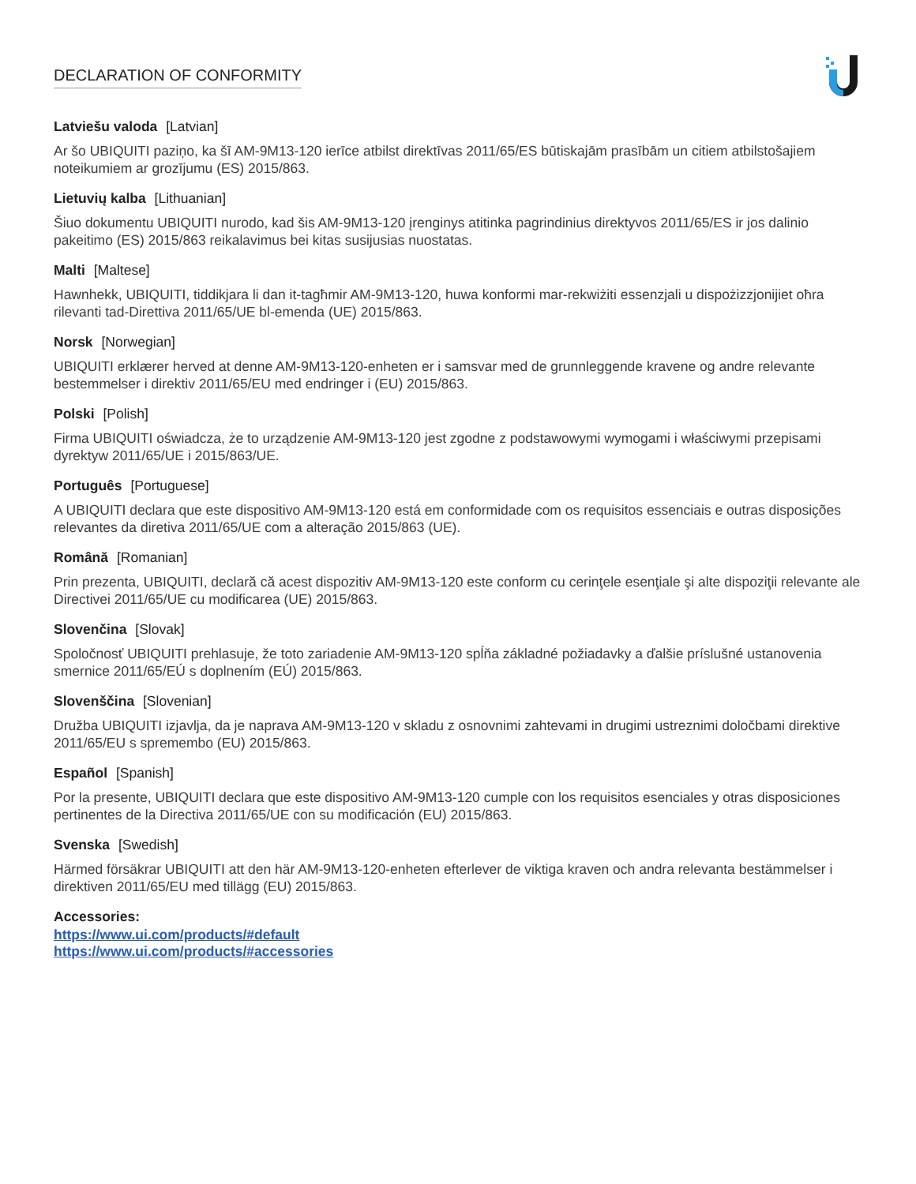DECLARATION OF CONFORMITY
Latviešu valoda [Latvian]
Ar šo UBIQUITI paziņo, ka šī AM-9M13-120 ierīce atbilst direktīvas 2011/65/ES būtiskajām prasībām un citiem atbilstošajiem noteikumiem ar grozījumu (ES) 2015/863.
Lietuvių kalba [Lithuanian]
Šiuo dokumentu UBIQUITI nurodo, kad šis AM-9M13-120 įrenginys atitinka pagrindinius direktyvos 2011/65/ES ir jos dalinio pakeitimo (ES) 2015/863 reikalavimus bei kitas susijusias nuostatas.
Malti [Maltese]
Hawnhekk, UBIQUITI, tiddikjara li dan it-tagħmir AM-9M13-120, huwa konformi mar-rekwiżiti essenzjali u dispożizzjonijiet oħra rilevanti tad-Direttiva 2011/65/UE bl-emenda (UE) 2015/863.
Norsk [Norwegian]
UBIQUITI erklærer herved at denne AM-9M13-120-enheten er i samsvar med de grunnleggende kravene og andre relevante bestemmelser i direktiv 2011/65/EU med endringer i (EU) 2015/863.
Polski [Polish]
Firma UBIQUITI oświadcza, że to urządzenie AM-9M13-120 jest zgodne z podstawowymi wymogami i właściwymi przepisami dyrektyw 2011/65/UE i 2015/863/UE.
Português [Portuguese]
A UBIQUITI declara que este dispositivo AM-9M13-120 está em conformidade com os requisitos essenciais e outras disposições relevantes da diretiva 2011/65/UE com a alteração 2015/863 (UE).
Română [Romanian]
Prin prezenta, UBIQUITI, declară că acest dispozitiv AM-9M13-120 este conform cu cerinţele esenţiale şi alte dispoziţii relevante ale Directivei 2011/65/UE cu modificarea (UE) 2015/863.
Slovenčina [Slovak]
Spoločnosť UBIQUITI prehlasuje, že toto zariadenie AM-9M13-120 spĺňa základné požiadavky a ďalšie príslušné ustanovenia smernice 2011/65/EÚ s doplnením (EÚ) 2015/863.
Slovenščina [Slovenian]
Družba UBIQUITI izjavlja, da je naprava AM-9M13-120 v skladu z osnovnimi zahtevami in drugimi ustreznimi določbami direktive 2011/65/EU s spremembo (EU) 2015/863.
Español [Spanish]
Por la presente, UBIQUITI declara que este dispositivo AM-9M13-120 cumple con los requisitos esenciales y otras disposiciones pertinentes de la Directiva 2011/65/UE con su modificación (EU) 2015/863.
Svenska [Swedish]
Härmed försäkrar UBIQUITI att den här AM-9M13-120-enheten efterlever de viktiga kraven och andra relevanta bestämmelser i direktiven 2011/65/EU med tillägg (EU) 2015/863.
Accessories:
https://www.ui.com/products/#default
https://www.ui.com/products/#accessories